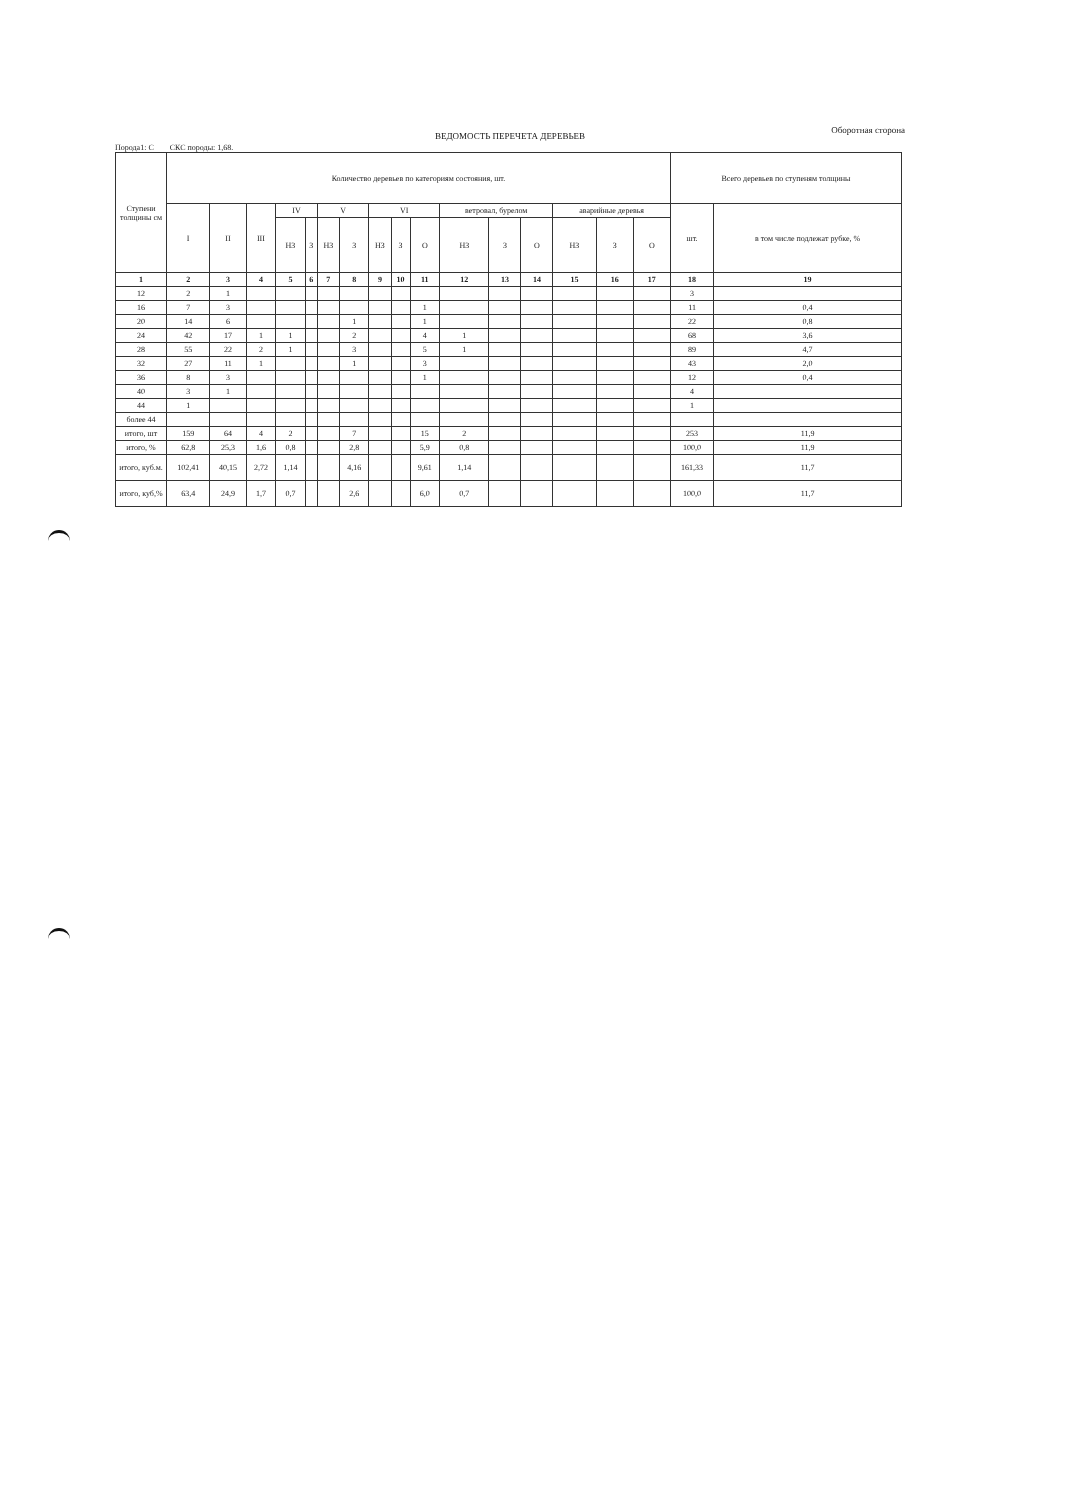Оборотная сторона
ВЕДОМОСТЬ ПЕРЕЧЕТА ДЕРЕВЬЕВ
Порода1: С СКС породы: 1,68.
| Ступени толщины см | Количество деревьев по категориям состояния, шт. | | | | | | | | | | | | | | | | Всего деревьев по ступеням толщины | |
| --- | --- | --- | --- | --- | --- | --- | --- | --- | --- | --- | --- | --- | --- | --- | --- | --- | --- | --- |
| | I | II | III | IV | | V | | VI | | | ветровал, бурелом | | | аварийные деревья | | | шт. | в том числе подлежат рубке, % |
| | | | | НЗ | З | НЗ | З | НЗ | З | О | НЗ | З | О | НЗ | З | О | | |
| 1 | 2 | 3 | 4 | 5 | 6 | 7 | 8 | 9 | 10 | 11 | 12 | 13 | 14 | 15 | 16 | 17 | 18 | 19 |
| 12 | 2 | 1 | | | | | | | | | | | | | | | 3 | |
| 16 | 7 | 3 | | | | | | | | 1 | | | | | | | 11 | 0,4 |
| 20 | 14 | 6 | | | | | 1 | | | 1 | | | | | | | 22 | 0,8 |
| 24 | 42 | 17 | 1 | 1 | | | 2 | | | 4 | 1 | | | | | | 68 | 3,6 |
| 28 | 55 | 22 | 2 | 1 | | | 3 | | | 5 | 1 | | | | | | 89 | 4,7 |
| 32 | 27 | 11 | 1 | | | | 1 | | | 3 | | | | | | | 43 | 2,0 |
| 36 | 8 | 3 | | | | | | | | 1 | | | | | | | 12 | 0,4 |
| 40 | 3 | 1 | | | | | | | | | | | | | | | 4 | |
| 44 | 1 | | | | | | | | | | | | | | | | 1 | |
| более 44 | | | | | | | | | | | | | | | | | | |
| итого, шт | 159 | 64 | 4 | 2 | | | 7 | | | 15 | 2 | | | | | | 253 | 11,9 |
| итого, % | 62,8 | 25,3 | 1,6 | 0,8 | | | 2,8 | | | 5,9 | 0,8 | | | | | | 100,0 | 11,9 |
| итого, куб.м. | 102,41 | 40,15 | 2,72 | 1,14 | | | 4,16 | | | 9,61 | 1,14 | | | | | | 161,33 | 11,7 |
| итого, куб,% | 63,4 | 24,9 | 1,7 | 0,7 | | | 2,6 | | | 6,0 | 0,7 | | | | | | 100,0 | 11,7 |